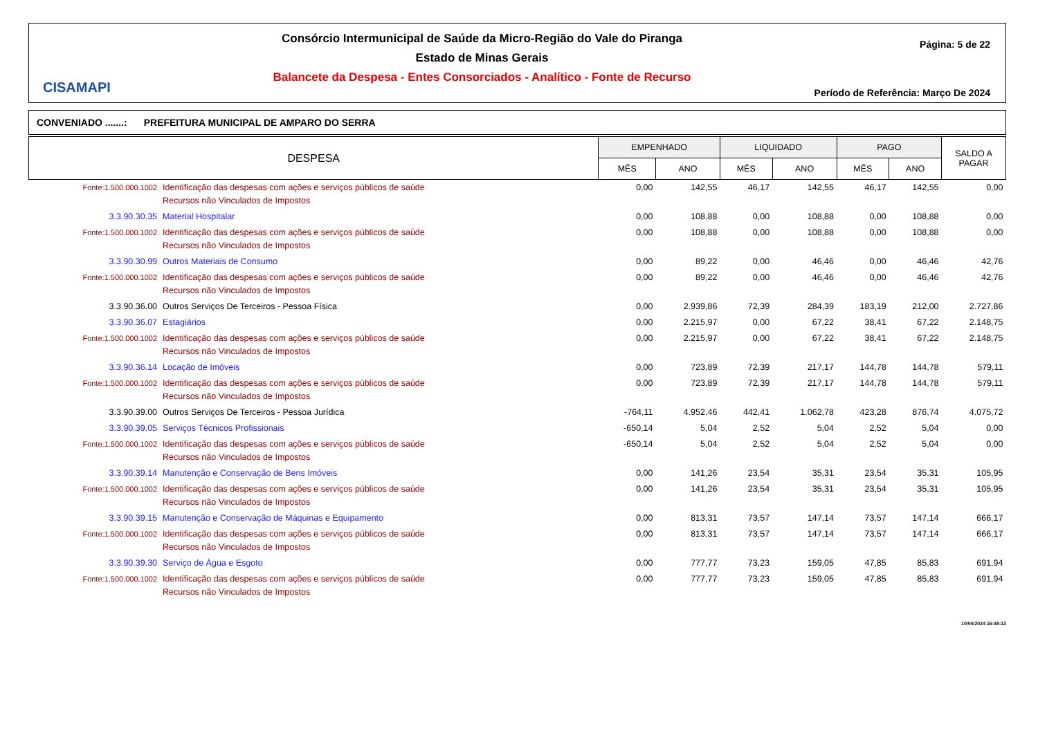CISAMAPI
Consórcio Intermunicipal de Saúde da Micro-Região do Vale do Piranga
Estado de Minas Gerais
Balancete da Despesa - Entes Consorciados - Analítico - Fonte de Recurso
Página: 5 de 22
Período de Referência: Março De 2024
CONVENIADO .......: PREFEITURA MUNICIPAL DE AMPARO DO SERRA
| DESPESA | | EMPENHADO | | LIQUIDADO | | PAGO | | SALDO A PAGAR |
| --- | --- | --- | --- | --- | --- | --- | --- | --- |
| | | MÊS | ANO | MÊS | ANO | MÊS | ANO | |
| Fonte:1.500.000.1002 | Identificação das despesas com ações e serviços públicos de saúde Recursos não Vinculados de Impostos | 0,00 | 142,55 | 46,17 | 142,55 | 46,17 | 142,55 | 0,00 |
| 3.3.90.30.35 | Material Hospitalar | 0,00 | 108,88 | 0,00 | 108,88 | 0,00 | 108,88 | 0,00 |
| Fonte:1.500.000.1002 | Identificação das despesas com ações e serviços públicos de saúde Recursos não Vinculados de Impostos | 0,00 | 108,88 | 0,00 | 108,88 | 0,00 | 108,88 | 0,00 |
| 3.3.90.30.99 | Outros Materiais de Consumo | 0,00 | 89,22 | 0,00 | 46,46 | 0,00 | 46,46 | 42,76 |
| Fonte:1.500.000.1002 | Identificação das despesas com ações e serviços públicos de saúde Recursos não Vinculados de Impostos | 0,00 | 89,22 | 0,00 | 46,46 | 0,00 | 46,46 | 42,76 |
| 3.3.90.36.00 | Outros Serviços De Terceiros - Pessoa Física | 0,00 | 2.939,86 | 72,39 | 284,39 | 183,19 | 212,00 | 2.727,86 |
| 3.3.90.36.07 | Estagiários | 0,00 | 2.215,97 | 0,00 | 67,22 | 38,41 | 67,22 | 2.148,75 |
| Fonte:1.500.000.1002 | Identificação das despesas com ações e serviços públicos de saúde Recursos não Vinculados de Impostos | 0,00 | 2.215,97 | 0,00 | 67,22 | 38,41 | 67,22 | 2.148,75 |
| 3.3.90.36.14 | Locação de Imóveis | 0,00 | 723,89 | 72,39 | 217,17 | 144,78 | 144,78 | 579,11 |
| Fonte:1.500.000.1002 | Identificação das despesas com ações e serviços públicos de saúde Recursos não Vinculados de Impostos | 0,00 | 723,89 | 72,39 | 217,17 | 144,78 | 144,78 | 579,11 |
| 3.3.90.39.00 | Outros Serviços De Terceiros - Pessoa Jurídica | -764,11 | 4.952,46 | 442,41 | 1.062,78 | 423,28 | 876,74 | 4.075,72 |
| 3.3.90.39.05 | Serviços Técnicos Profissionais | -650,14 | 5,04 | 2,52 | 5,04 | 2,52 | 5,04 | 0,00 |
| Fonte:1.500.000.1002 | Identificação das despesas com ações e serviços públicos de saúde Recursos não Vinculados de Impostos | -650,14 | 5,04 | 2,52 | 5,04 | 2,52 | 5,04 | 0,00 |
| 3.3.90.39.14 | Manutenção e Conservação de Bens Imóveis | 0,00 | 141,26 | 23,54 | 35,31 | 23,54 | 35,31 | 105,95 |
| Fonte:1.500.000.1002 | Identificação das despesas com ações e serviços públicos de saúde Recursos não Vinculados de Impostos | 0,00 | 141,26 | 23,54 | 35,31 | 23,54 | 35,31 | 105,95 |
| 3.3.90.39.15 | Manutenção e Conservação de Máquinas e Equipamento | 0,00 | 813,31 | 73,57 | 147,14 | 73,57 | 147,14 | 666,17 |
| Fonte:1.500.000.1002 | Identificação das despesas com ações e serviços públicos de saúde Recursos não Vinculados de Impostos | 0,00 | 813,31 | 73,57 | 147,14 | 73,57 | 147,14 | 666,17 |
| 3.3.90.39.30 | Serviço de Água e Esgoto | 0,00 | 777,77 | 73,23 | 159,05 | 47,85 | 85,83 | 691,94 |
| Fonte:1.500.000.1002 | Identificação das despesas com ações e serviços públicos de saúde Recursos não Vinculados de Impostos | 0,00 | 777,77 | 73,23 | 159,05 | 47,85 | 85,83 | 691,94 |
10/04/2024 16:48:13